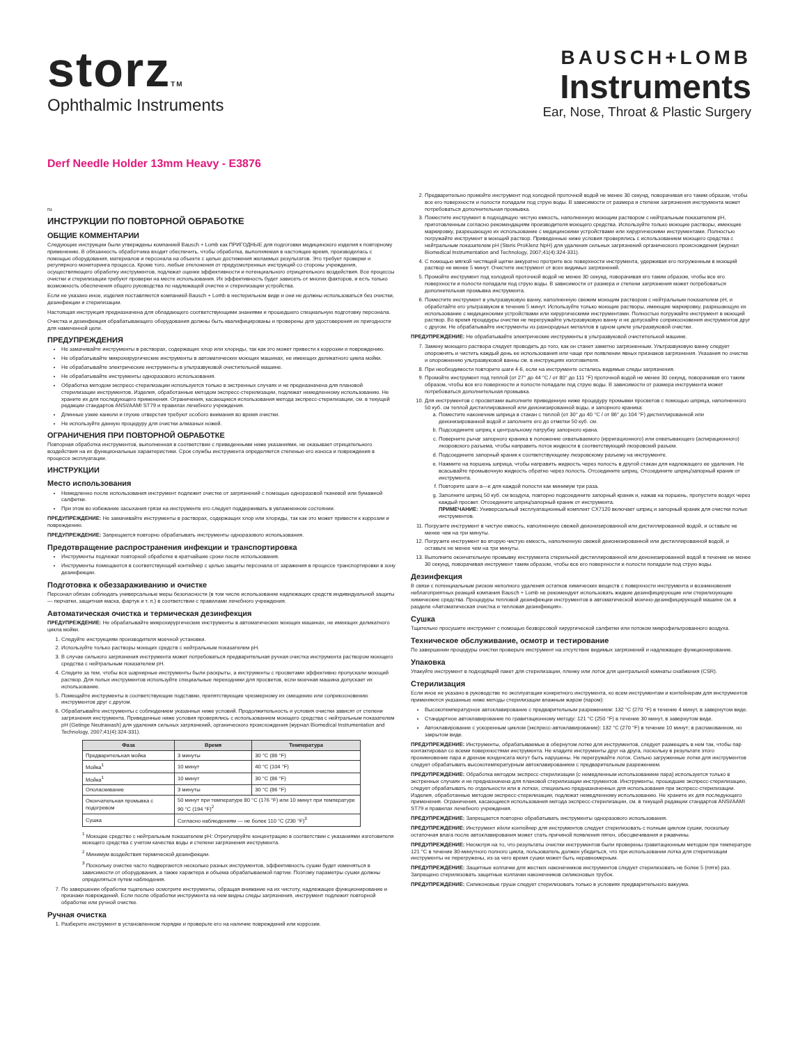storzTM
Ophthalmic Instruments
BAUSCH+LOMB
Instruments
Ear, Nose, Throat & Plastic Surgery
Derf Needle Holder 13mm Heavy - E3876
ru
ИНСТРУКЦИИ ПО ПОВТОРНОЙ ОБРАБОТКЕ
ОБЩИЕ КОММЕНТАРИИ
Следующие инструкции были утверждены компанией Bausch + Lomb как ПРИГОДНЫЕ для подготовки медицинского изделия к повторному применению. В обязанность обработчика входит обеспечить, чтобы обработка, выполняемая в настоящее время, производилась с помощью оборудования, материалов и персонала на объекте с целью достижения желаемых результатов. Это требует проверки и регулярного мониторинга процесса. Кроме того, любые отклонения от предусмотренных инструкций со стороны учреждения, осуществляющего обработку инструментов, подлежат оценке эффективности и потенциального отрицательного воздействия. Все процессы очистки и стерилизации требуют проверки на месте использования. Их эффективность будет зависеть от многих факторов, и есть только возможность обеспечения общего руководства по надлежащей очистке и стерилизации устройства.
Если не указано иное, изделия поставляются компанией Bausch + Lomb в нестерильном виде и они не должны использоваться без очистки, дезинфекции и стерилизации.
Настоящая инструкция предназначена для обладающего соответствующими знаниями и прошедшего специальную подготовку персонала.
Очистка и дезинфекция обрабатывающего оборудования должны быть квалифицированы и проверены для удостоверения их пригодности для намеченной цели.
ПРЕДУПРЕЖДЕНИЯ
Не замачивайте инструменты в растворах, содержащих хлор или хлориды, так как это может привести к коррозии и повреждению.
Не обрабатывайте микрохирургические инструменты в автоматических моющих машинах, не имеющих деликатного цикла мойки.
Не обрабатывайте электрические инструменты в ультразвуковой очистительной машине.
Не обрабатывайте инструменты одноразового использования.
Обработка методом экспресс-стерилизации используется только в экстренных случаях и не предназначена для плановой стерилизации инструментов. Изделия, обработанные методом экспресс-стерилизации, подлежат немедленному использованию. Не храните их для последующего применения. Ограничения, касающиеся использования метода экспресс-стерилизации, см. в текущей редакции стандартов ANSI/AAMI ST79 и правилах лечебного учреждения.
Длинные узкие канюли и глухие отверстия требуют особого внимания во время очистки.
Не используйте данную процедуру для очистки алмазных ножей.
ОГРАНИЧЕНИЯ ПРИ ПОВТОРНОЙ ОБРАБОТКЕ
Повторная обработка инструментов, выполненная в соответствии с приведенными ниже указаниями, не оказывает отрицательного воздействия на их функциональные характеристики. Срок службы инструмента определяется степенью его износа и повреждения в процессе эксплуатации.
ИНСТРУКЦИИ
Место использования
Немедленно после использования инструмент подлежит очистке от загрязнений с помощью одноразовой тканевой или бумажной салфетки.
При этом во избежание засыхания грязи на инструменте его следует поддерживать в увлажненном состоянии.
ПРЕДУПРЕЖДЕНИЕ: Не замачивайте инструменты в растворах, содержащих хлор или хлориды, так как это может привести к коррозии и повреждению.
ПРЕДУПРЕЖДЕНИЕ: Запрещается повторно обрабатывать инструменты одноразового использования.
Предотвращение распространения инфекции и транспортировка
Инструменты подлежат повторной обработке в кратчайшие сроки после использования.
Инструменты помещаются в соответствующий контейнер с целью защиты персонала от заражения в процессе транспортировки в зону дезинфекции.
Подготовка к обеззараживанию и очистке
Персонал обязан соблюдать универсальные меры безопасности (в том числе использование надлежащих средств индивидуальной защиты — перчатки, защитная маска, фартук и т. п.) в соответствии с правилами лечебного учреждения.
Автоматическая очистка и термическая дезинфекция
ПРЕДУПРЕЖДЕНИЕ: Не обрабатывайте микрохирургические инструменты в автоматических моющих машинах, не имеющих деликатного цикла мойки.
1. Следуйте инструкциям производителя моечной установки.
2. Используйте только растворы моющих средств с нейтральным показателем pH.
3. В случае сильного загрязнения инструмента может потребоваться предварительная ручная очистка инструмента раствором моющего средства с нейтральным показателем pH.
4. Следите за тем, чтобы все шарнирные инструменты были раскрыты, а инструменты с просветами эффективно пропускали моющий раствор. Для полых инструментов используйте специальные переходники для просветов, если моечная машина допускает их использование.
5. Помещайте инструменты в соответствующие подставки, препятствующие чрезмерному их смещению или соприкосновению инструментов друг с другом.
6. Обрабатывайте инструменты с соблюдением указанных ниже условий. Продолжительность и условия очистки зависят от степени загрязнения инструмента. Приведенные ниже условия проверялись с использованием моющего средства с нейтральным показателем pH (Getinge Neutrawash) для удаления сильных загрязнений, органического происхождения (журнал Biomedical Instrumentation and Technology, 2007;41(4):324-331).
| Фаза | Время | Температура |
| --- | --- | --- |
| Предварительная мойка | 3 минуты | 30 °C (86 °F) |
| Мойка<sup>1</sup> | 10 минут | 40 °C (104 °F) |
| Мойка<sup>1</sup> | 10 минут | 30 °C (86 °F) |
| Ополаскивание | 3 минуты | 30 °C (86 °F) |
| Окончательная промывка с подогревом | 50 минут при температуре 80 °C (176 °F) или 10 минут при температуре 90 °C (194 °F)<sup>2</sup> | |
| Сушка | Согласно наблюдениям — не более 110 °C (230 °F)<sup>3</sup> | |
<sup>1</sup> Моющее средство с нейтральным показателем pH: Отрегулируйте концентрацию в соответствии с указаниями изготовителя моющего средства с учетом качества воды и степени загрязнения инструмента.
<sup>2</sup> Минимум воздействия термической дезинфекции.
<sup>3</sup> Поскольку очистке часто подвергаются несколько разных инструментов, эффективность сушки будет изменяться в зависимости от оборудования, а также характера и объема обрабатываемой партии. Поэтому параметры сушки должны определяться путем наблюдения.
7. По завершении обработки тщательно осмотрите инструменты, обращая внимание на их чистоту, надлежащее функционирование и признаки повреждений. Если после обработки инструмента на нем видны следы загрязнения, инструмент подлежит повторной обработке или ручной очистке.
Ручная очистка
1. Разберите инструмент в установленном порядке и проверьте его на наличие повреждений или коррозии.
2. Предварительно промойте инструмент под холодной проточной водой не менее 30 секунд, поворачивая его таким образом, чтобы все его поверхности и полости попадали под струю воды. В зависимости от размера и степени загрязнения инструмента может потребоваться дополнительная промывка.
3. Поместите инструмент в подходящую чистую емкость, наполненную моющим раствором с нейтральным показателем pH, приготовленным согласно рекомендациям производителя моющего средства. Используйте только моющие растворы, имеющие маркировку, разрешающую их использование с медицинскими устройствами или хирургическими инструментами. Полностью погружайте инструмент в моющий раствор. Приведенные ниже условия проверялись с использованием моющего средства с нейтральным показателем pH (Steris ProKlenz NpH) для удаления сильных загрязнений органического происхождения (журнал Biomedical Instrumentation and Technology, 2007;41(4):324-331).
4. С помощью мягкой чистящей щетки аккуратно протрите все поверхности инструмента, удерживая его погруженным в моющий раствор не менее 5 минут. Очистите инструмент от всех видимых загрязнений.
5. Промойте инструмент под холодной проточной водой не менее 30 секунд, поворачивая его таким образом, чтобы все его поверхности и полости попадали под струю воды. В зависимости от размера и степени загрязнения может потребоваться дополнительная промывка инструмента.
6. Поместите инструмент в ультразвуковую ванну, наполненную свежим моющим раствором с нейтральным показателем pH, и обработайте его ультразвуком в течение 5 минут. Используйте только моющие растворы, имеющие маркировку, разрешающую их использование с медицинскими устройствами или хирургическими инструментами. Полностью погружайте инструмент в моющий раствор. Во время процедуры очистки не перегружайте ультразвуковую ванну и не допускайте соприкосновения инструментов друг с другом. Не обрабатывайте инструменты из разнородных металлов в одном цикле ультразвуковой очистки.
ПРЕДУПРЕЖДЕНИЕ: Не обрабатывайте электрические инструменты в ультразвуковой очистительной машине.
7. Замену моющего раствора следует проводить до того, как он станет заметно загрязненным. Ультразвуковую ванну следует опорожнять и чистить каждый день ее использования или чаще при появлении явных признаков загрязнения. Указания по очистке и опорожнению ультразвуковой ванны см. в инструкциях изготовителя.
8. При необходимости повторите шаги 4-6, если на инструменте остались видимые следы загрязнения.
9. Промойте инструмент под теплой (от 27° до 44 °C / от 80° до 111 °F) проточной водой не менее 30 секунд, поворачивая его таким образом, чтобы все его поверхности и полости попадали под струю воды. В зависимости от размера инструмента может потребоваться дополнительная промывка.
10. Для инструментов с просветами выполните приведенную ниже процедуру промывки просветов с помощью шприца, наполненного 50 куб. см теплой дистиллированной или деионизированной воды, и запорного краника:
a. Поместите наконечник шприца в стакан с теплой (от 30° до 40 °C / от 86° до 104 °F) дистиллированной или деионизированной водой и заполните его до отметки 50 куб. см.
b. Подсоедините шприц к центральному патрубку запорного крана.
c. Поверните рычаг запорного краника в положение охватываемого (ирригационного) или охватывающего (аспирационного) люэровского разъема, чтобы направить поток жидкости в соответствующий люэровский разъем.
d. Подсоедините запорный краник к соответствующему люэровскому разъему на инструменте.
e. Нажмите на поршень шприца, чтобы направить жидкость через полость в другой стакан для надлежащего ее удаления. Не всасывайте промывочную жидкость обратно через полость. Отсоедините шприц. Отсоедините шприц/запорный краник от инструмента.
f. Повторите шаги a—e для каждой полости как минимум три раза.
g. Заполните шприц 50 куб. см воздуха, повторно подсоедините запорный краник и, нажав на поршень, пропустите воздух через каждый просвет. Отсоедините шприц/запорный краник от инструмента.
ПРИМЕЧАНИЕ: Универсальный эксплуатационный комплект CX7120 включает шприц и запорный краник для очистки полых инструментов.
11. Погрузите инструмент в чистую емкость, наполненную свежей деионизированной или дистиллированной водой, и оставьте не менее чем на три минуты.
12. Погрузите инструмент во вторую чистую емкость, наполненную свежей деионизированной или дистиллированной водой, и оставьте не менее чем на три минуты.
13. Выполните окончательную промывку инструмента стерильной дистиллированной или деионизированной водой в течение не менее 30 секунд, поворачивая инструмент таким образом, чтобы все его поверхности и полости попадали под струю воды.
Дезинфекция
В связи с потенциальным риском неполного удаления остатков химических веществ с поверхности инструмента и возникновения неблагоприятных реакций компания Bausch + Lomb не рекомендует использовать жидкие дезинфицирующие или стерилизующие химические средства. Процедуры тепловой дезинфекции инструментов в автоматической моечно-дезинфицирующей машине см. в разделе «Автоматическая очистка и тепловая дезинфекция».
Сушка
Тщательно просушите инструмент с помощью безворсовой хирургической салфетки или потоком микрофильтрованного воздуха.
Техническое обслуживание, осмотр и тестирование
По завершении процедуры очистки проверьте инструмент на отсутствие видимых загрязнений и надлежащее функционирование.
Упаковка
Упакуйте инструмент в подходящий пакет для стерилизации, пленку или лоток для центральной комнаты снабжения (CSR).
Стерилизация
Если иное не указано в руководстве по эксплуатации конкретного инструмента, ко всем инструментам и контейнерам для инструментов применяются указанные ниже методы стерилизации влажным жаром (паром):
Высокотемпературное автоклавирование с предварительным разрежением: 132 °C (270 °F) в течение 4 минут, в завернутом виде.
Стандартное автоклавирование по гравитационному методу: 121 °C (250 °F) в течение 30 минут, в завернутом виде.
Автоклавирование с ускоренным циклом (экспресс-автоклавирование): 132 °C (270 °F) в течение 10 минут; в распакованном, но закрытом виде.
ПРЕДУПРЕЖДЕНИЕ: Инструменты, обрабатываемые в обернутом лотке для инструментов, следует размещать в нем так, чтобы пар контактировал со всеми поверхностями инструмента. Не кладите инструменты друг на друга, поскольку в результате этого проникновение пара и дренаж конденсата могут быть нарушены. Не перегружайте лоток. Сильно загруженные лотки для инструментов следует обрабатывать высокотемпературным автоклавированием с предварительным разрежением.
ПРЕДУПРЕЖДЕНИЕ: Обработка методом экспресс-стерилизации (с немедленным использованием пара) используется только в экстренных случаях и не предназначена для плановой стерилизации инструментов. Инструменты, прошедшие экспресс-стерилизацию, следует обрабатывать по отдельности или в лотках, специально предназначенных для использования при экспресс-стерилизации. Изделия, обработанные методом экспресс-стерилизации, подлежат немедленному использованию. Не храните их для последующего применения. Ограничения, касающиеся использования метода экспресс-стерилизации, см. в текущей редакции стандартов ANSI/AAMI ST79 и правилах лечебного учреждения.
ПРЕДУПРЕЖДЕНИЕ: Запрещается повторно обрабатывать инструменты одноразового использования.
ПРЕДУПРЕЖДЕНИЕ: Инструмент и/или контейнер для инструментов следует стерилизовать с полным циклом сушки, поскольку остаточная влага после автоклавирования может стать причиной появления пятен, обесцвечивания и ржавчины.
ПРЕДУПРЕЖДЕНИЕ: Несмотря на то, что результаты очистки инструментов были проверены гравитационным методом при температуре 121 °C в течение 30-минутного полного цикла, пользователь должен убедиться, что при использовании лотка для стерилизации инструменты не перегружены, из-за чего время сушки может быть неравномерным.
ПРЕДУПРЕЖДЕНИЕ: Защитные колпачки для жестких наконечников инструментов следует стерилизовать не более 5 (пяти) раз. Запрещено стерилизовать защитные колпачки наконечников силиконовых трубок.
ПРЕДУПРЕЖДЕНИЕ: Силиконовые груши следует стерилизовать только в условиях предварительного вакуума.